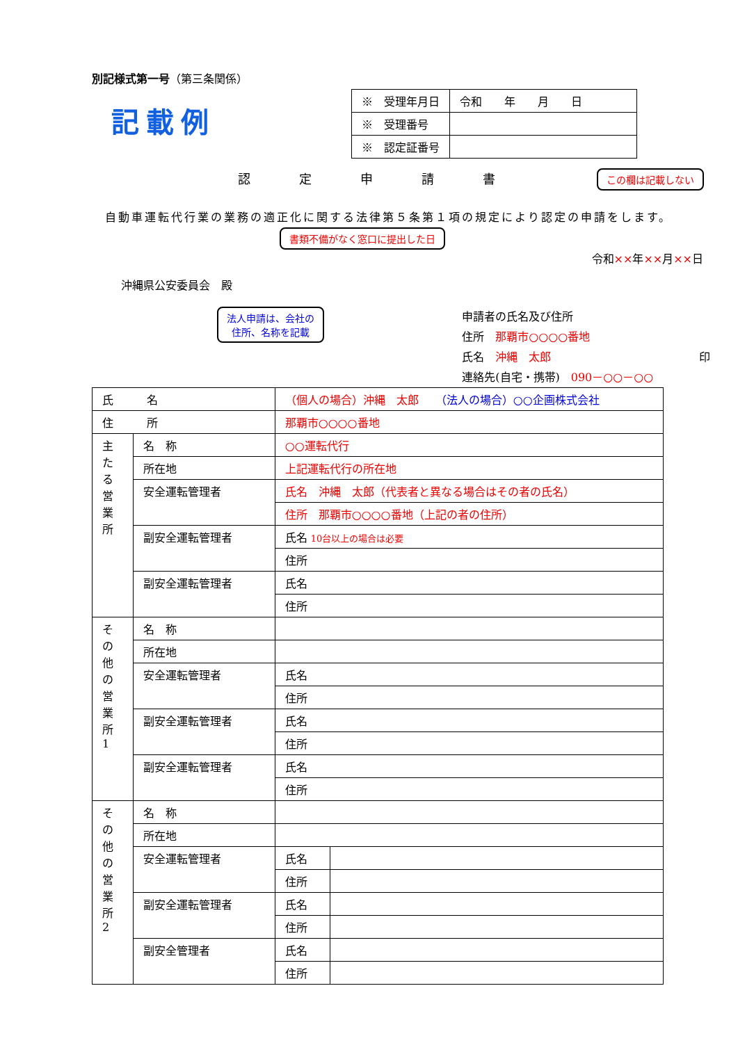別記様式第一号（第三条関係）
記載例
| ※ 受理年月日 | 令和 年 月 日 |
| ※ 受理番号 | |
| ※ 認定証番号 | |
認定申請書 この欄は記載しない
　自動車運転代行業の業務の適正化に関する法律第５条第１項の規定により認定の申請をします。
書類不備がなく窓口に提出した日
令和××年××月××日
沖縄県公安委員会　殿
法人申請は、会社の
住所、名称を記載
申請者の氏名及び住所
住所　那覇市○○○○番地
氏名　沖縄　太郎 印
連絡先(自宅・携帯)　090－○○－○○
| 氏 名 | | （個人の場合）沖縄 太郎 （法人の場合）○○企画株式会社 | | |
| 住 所 | | 那覇市○○○○番地 | | |
| 主 た る 営 業 所 | 名 称 | ○○運転代行 | | |
| | 所在地 | 上記運転代行の所在地 | | |
| | 安全運転管理者 | | 氏名 沖縄 太郎（代表者と異なる場合はその者の氏名） | |
| | | | 住所 那覇市○○○○番地（上記の者の住所） | |
| | 副安全運転管理者 | | 氏名 10台以上の場合は必要 | |
| | | | 住所 | |
| | 副安全運転管理者 | | 氏名 | |
| | | | 住所 | |
| そ の 他 の 営 業 所 1 | 名 称 | | | |
| | 所在地 | | | |
| | 安全運転管理者 | | 氏名 | |
| | | | 住所 | |
| | 副安全運転管理者 | | 氏名 | |
| | | | 住所 | |
| | 副安全運転管理者 | | 氏名 | |
| | | | 住所 | |
| そ の 他 の 営 業 所 2 | 名 称 | | | |
| | 所在地 | | | |
| | 安全運転管理者 | | 氏名 | |
| | | | 住所 | |
| | 副安全運転管理者 | | 氏名 | |
| | | | 住所 | |
| | 副安全管理者 | | 氏名 | |
| | | | 住所 | |